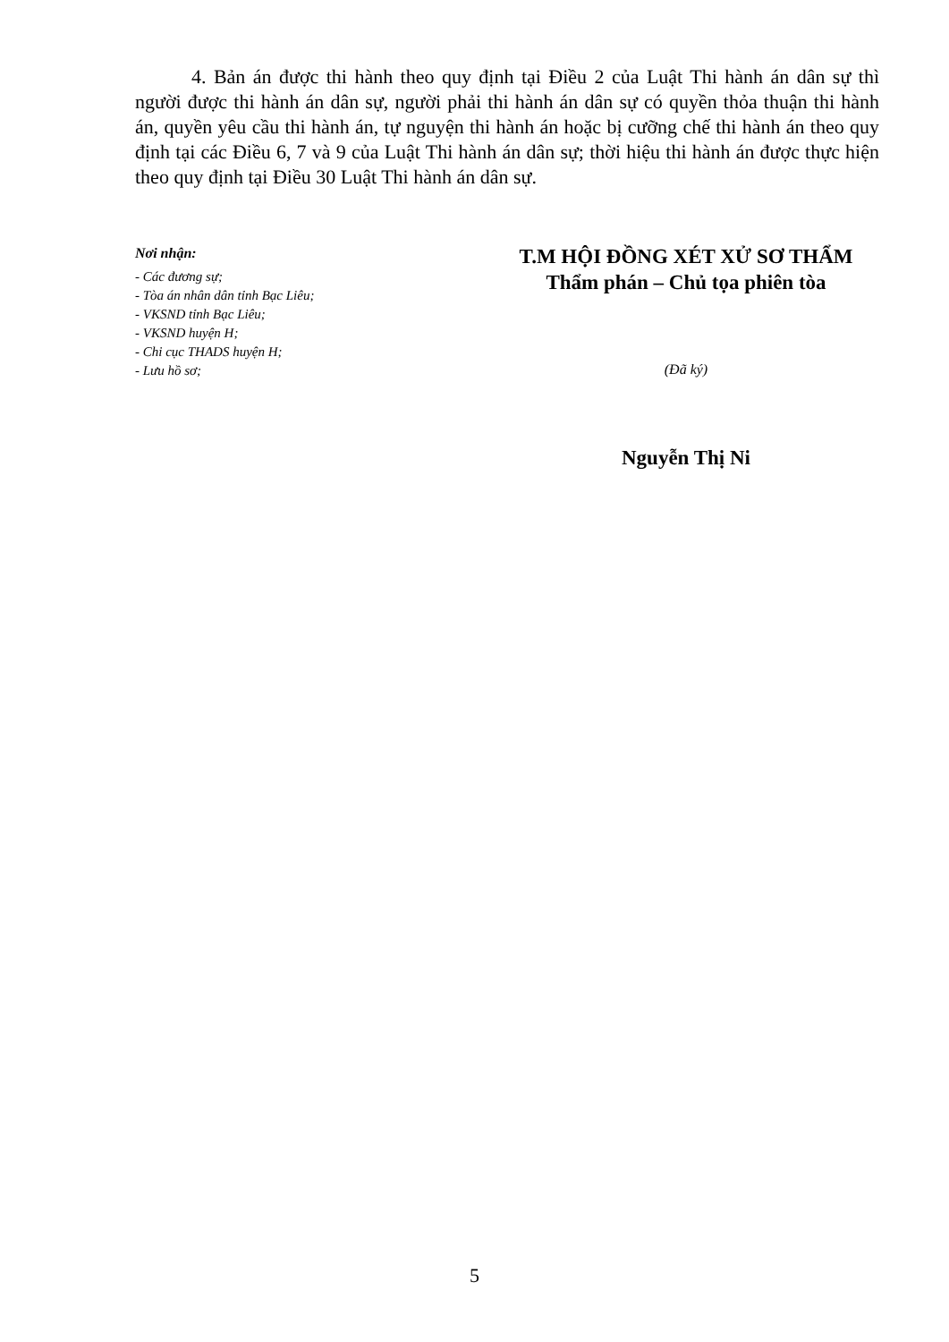4. Bản án được thi hành theo quy định tại Điều 2 của Luật Thi hành án dân sự thì người được thi hành án dân sự, người phải thi hành án dân sự có quyền thỏa thuận thi hành án, quyền yêu cầu thi hành án, tự nguyện thi hành án hoặc bị cưỡng chế thi hành án theo quy định tại các Điều 6, 7 và 9 của Luật Thi hành án dân sự; thời hiệu thi hành án được thực hiện theo quy định tại Điều 30 Luật Thi hành án dân sự.
Nơi nhận:
- Các đương sự;
- Tòa án nhân dân tỉnh Bạc Liêu;
- VKSND tỉnh Bạc Liêu;
- VKSND huyện H;
- Chi cục THADS huyện H;
- Lưu hồ sơ;
T.M HỘI ĐỒNG XÉT XỬ SƠ THẨM
Thẩm phán – Chủ tọa phiên tòa
(Đã ký)
Nguyễn Thị Ni
5